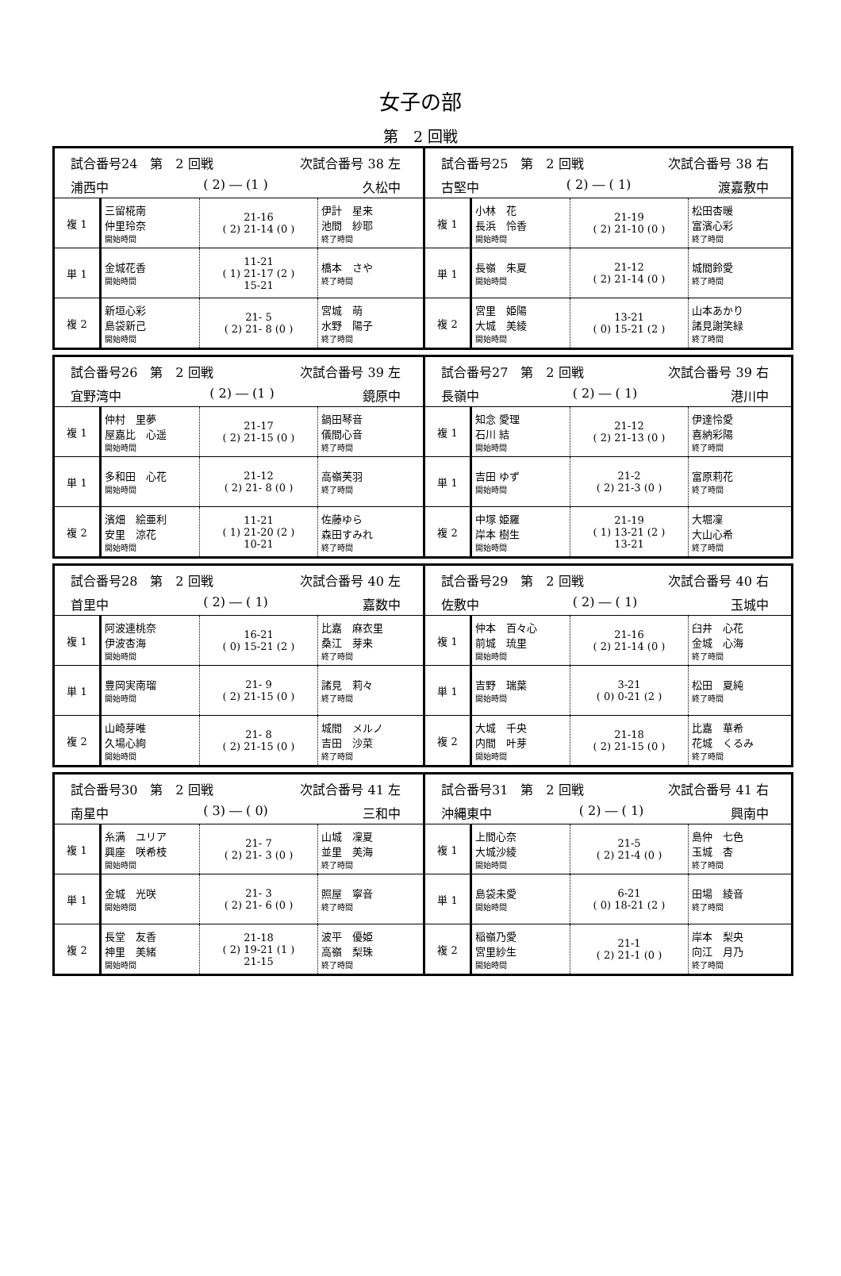女子の部
第　2 回戦
試合番号24　第　2 回戦 次試合番号 38 左
浦西中 ( 2) ― (1 ) 久松中
| 複 1 | 三留椛南 仲里玲奈 開始時間 | 21-16 ( 2) 21-14 (0 ) | 伊計 星来 池間 紗耶 終了時間 |
| 単 1 | 金城花香 開始時間 | 11-21 ( 1) 21-17 (2 ) 15-21 | 橋本 さや 終了時間 |
| 複 2 | 新垣心彩 島袋新己 開始時間 | 21- 5 ( 2) 21- 8 (0 ) | 宮城 萌 水野 陽子 終了時間 |
試合番号25　第　2 回戦 次試合番号 38 右
古堅中 ( 2) ― ( 1) 渡嘉敷中
| 複 1 | 小林 花 長浜 怜香 開始時間 | 21-19 ( 2) 21-10 (0 ) | 松田杏暖 富濱心彩 終了時間 |
| 単 1 | 長嶺 朱夏 開始時間 | 21-12 ( 2) 21-14 (0 ) | 城間鈴愛 終了時間 |
| 複 2 | 宮里 姫陽 大城 美綾 開始時間 | 13-21 ( 0) 15-21 (2 ) | 山本あかり 諸見謝笑緑 終了時間 |
試合番号26　第　2 回戦 次試合番号 39 左
宜野湾中 ( 2) ― (1 ) 鏡原中
| 複 1 | 仲村 里夢 屋嘉比 心遥 開始時間 | 21-17 ( 2) 21-15 (0 ) | 鍋田琴音 儀間心音 終了時間 |
| 単 1 | 多和田 心花 開始時間 | 21-12 ( 2) 21- 8 (0 ) | 高嶺芙羽 終了時間 |
| 複 2 | 濱畑 絵亜利 安里 涼花 開始時間 | 11-21 ( 1) 21-20 (2 ) 10-21 | 佐藤ゆら 森田すみれ 終了時間 |
試合番号27　第　2 回戦 次試合番号 39 右
長嶺中 ( 2) ― ( 1) 港川中
| 複 1 | 知念 愛理 石川 結 開始時間 | 21-12 ( 2) 21-13 (0 ) | 伊達怜愛 喜納彩陽 終了時間 |
| 単 1 | 吉田 ゆず 開始時間 | 21-2 ( 2) 21-3 (0 ) | 富原莉花 終了時間 |
| 複 2 | 中塚 姫羅 岸本 樹生 開始時間 | 21-19 ( 1) 13-21 (2 ) 13-21 | 大堀凜 大山心希 終了時間 |
試合番号28　第　2 回戦 次試合番号 40 左
首里中 ( 2) ― ( 1) 嘉数中
| 複 1 | 阿波連桃奈 伊波杏海 開始時間 | 16-21 ( 0) 15-21 (2 ) | 比嘉 麻衣里 桑江 芽来 終了時間 |
| 単 1 | 豊岡実南瑠 開始時間 | 21- 9 ( 2) 21-15 (0 ) | 諸見 莉々 終了時間 |
| 複 2 | 山崎芽唯 久場心絢 開始時間 | 21- 8 ( 2) 21-15 (0 ) | 城間 メルノ 吉田 沙菜 終了時間 |
試合番号29　第　2 回戦 次試合番号 40 右
佐敷中 ( 2) ― ( 1) 玉城中
| 複 1 | 仲本 百々心 前城 琉里 開始時間 | 21-16 ( 2) 21-14 (0 ) | 臼井 心花 金城 心海 終了時間 |
| 単 1 | 吉野 瑞葉 開始時間 | 3-21 ( 0) 0-21 (2 ) | 松田 夏純 終了時間 |
| 複 2 | 大城 千央 内間 叶芽 開始時間 | 21-18 ( 2) 21-15 (0 ) | 比嘉 華希 花城 くるみ 終了時間 |
試合番号30　第　2 回戦 次試合番号 41 左
南星中 ( 3) ― ( 0) 三和中
| 複 1 | 糸满 ユリア 興座 咲希枝 開始時間 | 21- 7 ( 2) 21- 3 (0 ) | 山城 凜夏 並里 美海 終了時間 |
| 単 1 | 金城 光咲 開始時間 | 21- 3 ( 2) 21- 6 (0 ) | 照屋 寧音 終了時間 |
| 複 2 | 長堂 友香 神里 美緒 開始時間 | 21-18 ( 2) 19-21 (1 ) 21-15 | 波平 優姫 高嶺 梨珠 終了時間 |
試合番号31　第　2 回戦 次試合番号 41 右
沖縄東中 ( 2) ― ( 1) 興南中
| 複 1 | 上間心奈 大城沙綾 開始時間 | 21-5 ( 2) 21-4 (0 ) | 島仲 七色 玉城 杏 終了時間 |
| 単 1 | 島袋未愛 開始時間 | 6-21 ( 0) 18-21 (2 ) | 田場 綾音 終了時間 |
| 複 2 | 稲嶺乃愛 宮里紗生 開始時間 | 21-1 ( 2) 21-1 (0 ) | 岸本 梨央 向江 月乃 終了時間 |